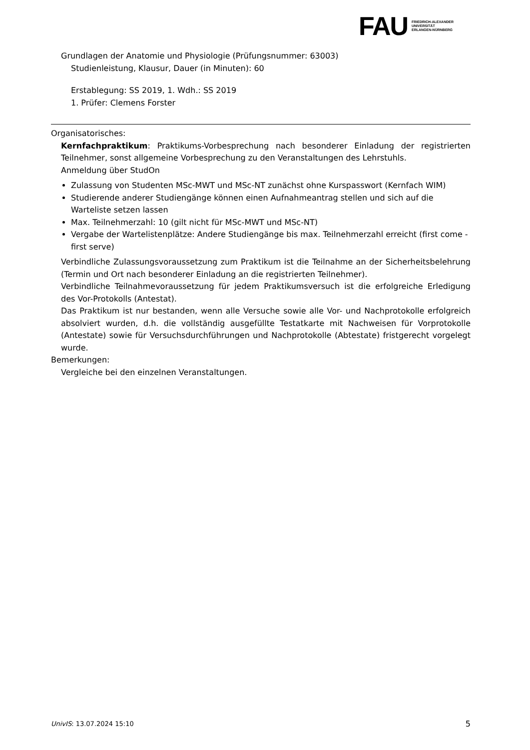FAU
FRIEDRICH-ALEXANDER
UNIVERSITÄT
ERLANGEN-NÜRNBERG
Grundlagen der Anatomie und Physiologie (Prüfungsnummer: 63003)
Studienleistung, Klausur, Dauer (in Minuten): 60
Erstablegung: SS 2019, 1. Wdh.: SS 2019
1. Prüfer: Clemens Forster
Organisatorisches:
Kernfachpraktikum: Praktikums-Vorbesprechung nach besonderer Einladung der registrierten Teilnehmer, sonst allgemeine Vorbesprechung zu den Veranstaltungen des Lehrstuhls.
Anmeldung über StudOn
Zulassung von Studenten MSc-MWT und MSc-NT zunächst ohne Kurspasswort (Kernfach WIM)
Studierende anderer Studiengänge können einen Aufnahmeantrag stellen und sich auf die Warteliste setzen lassen
Max. Teilnehmerzahl: 10 (gilt nicht für MSc-MWT und MSc-NT)
Vergabe der Wartelistenplätze: Andere Studiengänge bis max. Teilnehmerzahl erreicht (first come - first serve)
Verbindliche Zulassungsvoraussetzung zum Praktikum ist die Teilnahme an der Sicherheitsbelehrung (Termin und Ort nach besonderer Einladung an die registrierten Teilnehmer).
Verbindliche Teilnahmevoraussetzung für jedem Praktikumsversuch ist die erfolgreiche Erledigung des Vor-Protokolls (Antestat).
Das Praktikum ist nur bestanden, wenn alle Versuche sowie alle Vor- und Nachprotokolle erfolgreich absolviert wurden, d.h. die vollständig ausgefüllte Testatkarte mit Nachweisen für Vorprotokolle (Antestate) sowie für Versuchsdurchführungen und Nachprotokolle (Abtestate) fristgerecht vorgelegt wurde.
Bemerkungen:
Vergleiche bei den einzelnen Veranstaltungen.
UnivIS: 13.07.2024 15:10 5